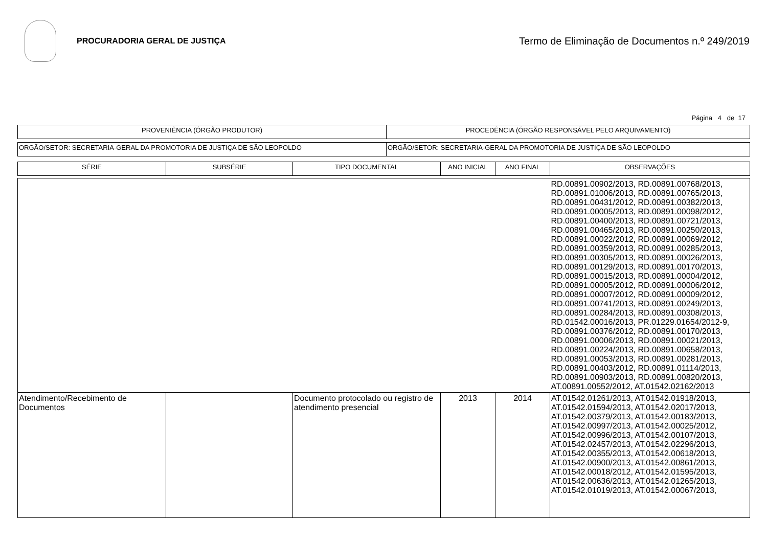PROCURADORIA GERAL DE JUSTIÇA
Termo de Eliminação de Documentos n.º 249/2019
Página 4 de 17
| PROVENIÊNCIA (ÓRGÃO PRODUTOR) | PROCEDÊNCIA (ÓRGÃO RESPONSÁVEL PELO ARQUIVAMENTO) |
| ORGÃO/SETOR: SECRETARIA-GERAL DA PROMOTORIA DE JUSTIÇA DE SÃO LEOPOLDO | ORGÃO/SETOR: SECRETARIA-GERAL DA PROMOTORIA DE JUSTIÇA DE SÃO LEOPOLDO |
| SÉRIE | SUBSÉRIE | TIPO DOCUMENTAL | ANO INICIAL | ANO FINAL | OBSERVAÇÕES |
| --- | --- | --- | --- | --- | --- |
| | | | | | RD.00891.00902/2013, RD.00891.00768/2013, RD.00891.01006/2013, RD.00891.00765/2013, RD.00891.00431/2012, RD.00891.00382/2013, RD.00891.00005/2013, RD.00891.00098/2012, RD.00891.00400/2013, RD.00891.00721/2013, RD.00891.00465/2013, RD.00891.00250/2013, RD.00891.00022/2012, RD.00891.00069/2012, RD.00891.00359/2013, RD.00891.00285/2013, RD.00891.00305/2013, RD.00891.00026/2013, RD.00891.00129/2013, RD.00891.00170/2013, RD.00891.00015/2013, RD.00891.00004/2012, RD.00891.00005/2012, RD.00891.00006/2012, RD.00891.00007/2012, RD.00891.00009/2012, RD.00891.00741/2013, RD.00891.00249/2013, RD.00891.00284/2013, RD.00891.00308/2013, RD.01542.00016/2013, PR.01229.01654/2012-9, RD.00891.00376/2012, RD.00891.00170/2013, RD.00891.00006/2013, RD.00891.00021/2013, RD.00891.00224/2013, RD.00891.00658/2013, RD.00891.00053/2013, RD.00891.00281/2013, RD.00891.00403/2012, RD.00891.01114/2013, RD.00891.00903/2013, RD.00891.00820/2013, AT.00891.00552/2012, AT.01542.02162/2013 |
| Atendimento/Recebimento de Documentos | | Documento protocolado ou registro de atendimento presencial | 2013 | 2014 | AT.01542.01261/2013, AT.01542.01918/2013, AT.01542.01594/2013, AT.01542.02017/2013, AT.01542.00379/2013, AT.01542.00183/2013, AT.01542.00997/2013, AT.01542.00025/2012, AT.01542.00996/2013, AT.01542.00107/2013, AT.01542.02457/2013, AT.01542.02296/2013, AT.01542.00355/2013, AT.01542.00618/2013, AT.01542.00900/2013, AT.01542.00861/2013, AT.01542.00018/2012, AT.01542.01595/2013, AT.01542.00636/2013, AT.01542.01265/2013, AT.01542.01019/2013, AT.01542.00067/2013, |